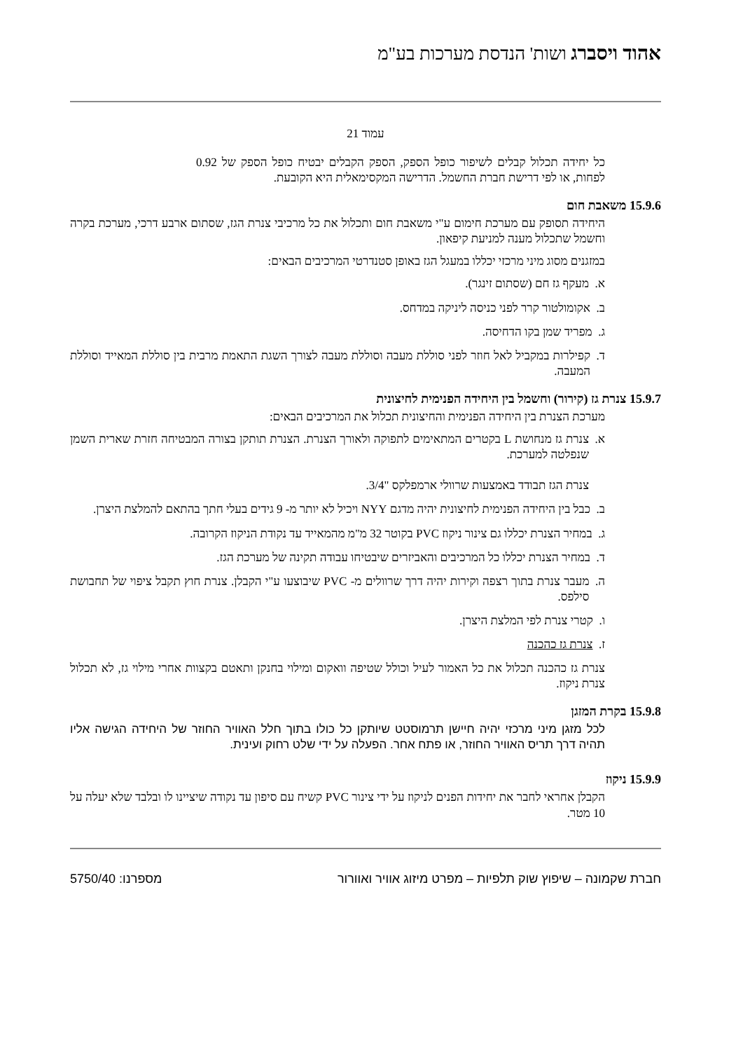אהוד ויסברג ושות' הנדסת מערכות בע"מ
עמוד 21
כל יחידה תכלול קבלים לשיפור כופל הספק, הספק הקבלים יבטיח כופל הספק של 0.92 לפחות, או לפי דרישת חברת החשמל. הדרישה המקסימאלית היא הקובעת.
15.9.6 משאבת חום
היחידה תסופק עם מערכת חימום ע"י משאבת חום ותכלול את כל מרכיבי צנרת הגז, שסתום ארבע דרכי, מערכת בקרה וחשמל שתכלול מענה למניעת קיפאון.
במזגנים מסוג מיני מרכזי יכללו במעגל הגז באופן סטנדרטי המרכיבים הבאים:
א. מעקף גז חם (שסתום זינגר).
ב. אקומולטור קרר לפני כניסה ליניקה במדחס.
ג. מפריד שמן בקו הדחיסה.
ד. קפילרות במקביל לאל חוזר לפני סוללת מעבה וסוללת מעבה לצורך השגת התאמת מרבית בין סוללת המאייד וסוללת המעבה.
15.9.7 צנרת גז (קירור) וחשמל בין היחידה הפנימית לחיצונית
מערכת הצנרת בין היחידה הפנימית והחיצונית תכלול את המרכיבים הבאים:
א. צנרת גז מנחושת L בקטרים המתאימים לתפוקה ולאורך הצנרת. הצנרת תותקן בצורה המבטיחה חזרת שארית השמן שנפלטה למערכת.
צנרת הגז תבודד באמצעות שרוולי ארמפלקס "3/4.
ב. כבל בין היחידה הפנימית לחיצונית יהיה מדגם NYY ויכיל לא יותר מ- 9 גידים בעלי חתך בהתאם להמלצת היצרן.
ג. במחיר הצנרת יכללו גם צינור ניקוז PVC בקוטר 32 מ"מ מהמאייד עד נקודת הניקוז הקרובה.
ד. במחיר הצנרת יכללו כל המרכיבים והאביזרים שיבטיחו עבודה תקינה של מערכת הגז.
ה. מעבר צנרת בתוך רצפה וקירות יהיה דרך שרוולים מ- PVC שיבוצעו ע"י הקבלן. צנרת חוץ תקבל ציפוי של תחבושת סילפס.
ו. קטרי צנרת לפי המלצת היצרן.
ז. צנרת גז כהכנה
צנרת גז כהכנה תכלול את כל האמור לעיל וכולל שטיפה וואקום ומילוי בחנקן ותאטם בקצוות אחרי מילוי גז, לא תכלול צנרת ניקוז.
15.9.8 בקרת המזגן
לכל מזגן מיני מרכזי יהיה חיישן תרמוסטט שיותקן כל כולו בתוך חלל האוויר החוזר של היחידה הגישה אליו תהיה דרך תריס האוויר החוזר, או פתח אחר. הפעלה על ידי שלט רחוק ועינית.
15.9.9 ניקוז
הקבלן אחראי לחבר את יחידות הפנים לניקוז על ידי צינור PVC קשיח עם סיפון עד נקודה שיציינו לו ובלבד שלא יעלה על 10 מטר.
חברת שקמונה – שיפוץ שוק תלפיות – מפרט מיזוג אוויר ואוורור מספרנו: 5750/40